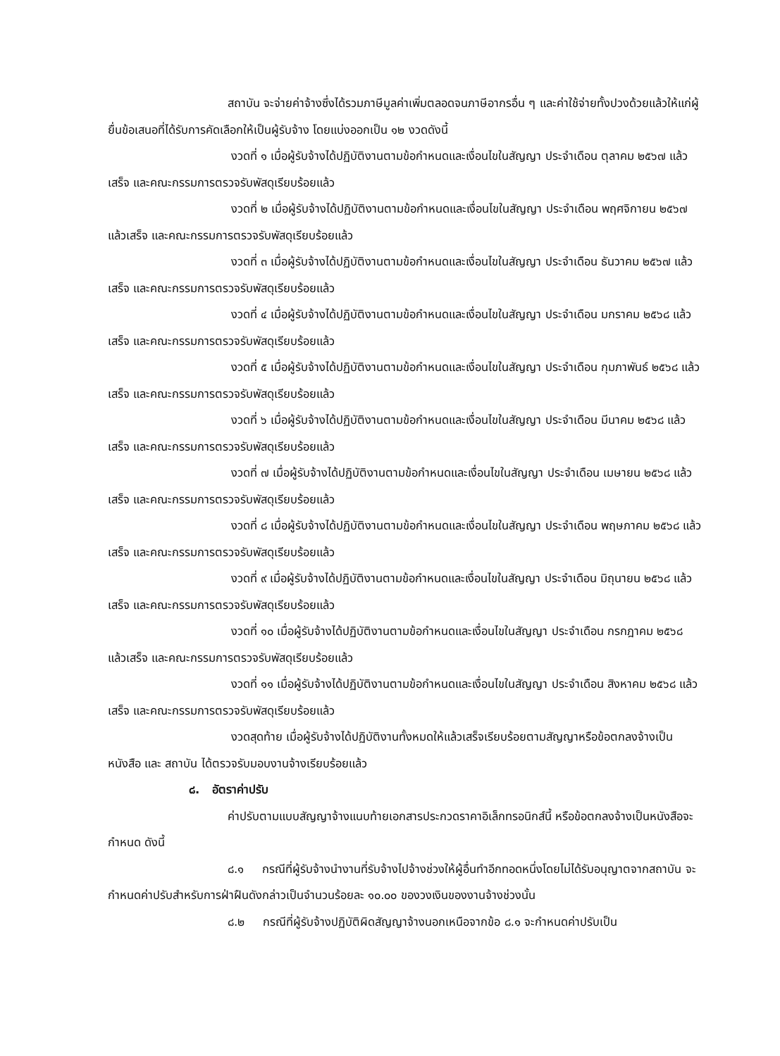สถาบัน จะจ่ายค่าจ้างซึ่งได้รวมภาษีมูลค่าเพิ่มตลอดจนภาษีอากรอื่น ๆ และค่าใช้จ่ายทั้งปวงด้วยแล้วให้แก่ผู้ยื่นข้อเสนอที่ได้รับการคัดเลือกให้เป็นผู้รับจ้าง โดยแบ่งออกเป็น ๑๒ งวดดังนี้
งวดที่ ๑ เมื่อผู้รับจ้างได้ปฏิบัติงานตามข้อกำหนดและเงื่อนไขในสัญญา ประจำเดือน ตุลาคม ๒๕๖๗ แล้วเสร็จ และคณะกรรมการตรวจรับพัสดุเรียบร้อยแล้ว
งวดที่ ๒ เมื่อผู้รับจ้างได้ปฏิบัติงานตามข้อกำหนดและเงื่อนไขในสัญญา ประจำเดือน พฤศจิกายน ๒๕๖๗ แล้วเสร็จ และคณะกรรมการตรวจรับพัสดุเรียบร้อยแล้ว
งวดที่ ๓ เมื่อผู้รับจ้างได้ปฏิบัติงานตามข้อกำหนดและเงื่อนไขในสัญญา ประจำเดือน ธันวาคม ๒๕๖๗ แล้วเสร็จ และคณะกรรมการตรวจรับพัสดุเรียบร้อยแล้ว
งวดที่ ๔ เมื่อผู้รับจ้างได้ปฏิบัติงานตามข้อกำหนดและเงื่อนไขในสัญญา ประจำเดือน มกราคม ๒๕๖๘ แล้วเสร็จ และคณะกรรมการตรวจรับพัสดุเรียบร้อยแล้ว
งวดที่ ๕ เมื่อผู้รับจ้างได้ปฏิบัติงานตามข้อกำหนดและเงื่อนไขในสัญญา ประจำเดือน กุมภาพันธ์ ๒๕๖๘ แล้วเสร็จ และคณะกรรมการตรวจรับพัสดุเรียบร้อยแล้ว
งวดที่ ๖ เมื่อผู้รับจ้างได้ปฏิบัติงานตามข้อกำหนดและเงื่อนไขในสัญญา ประจำเดือน มีนาคม ๒๕๖๘ แล้วเสร็จ และคณะกรรมการตรวจรับพัสดุเรียบร้อยแล้ว
งวดที่ ๗ เมื่อผู้รับจ้างได้ปฏิบัติงานตามข้อกำหนดและเงื่อนไขในสัญญา ประจำเดือน เมษายน ๒๕๖๘ แล้วเสร็จ และคณะกรรมการตรวจรับพัสดุเรียบร้อยแล้ว
งวดที่ ๘ เมื่อผู้รับจ้างได้ปฏิบัติงานตามข้อกำหนดและเงื่อนไขในสัญญา ประจำเดือน พฤษภาคม ๒๕๖๘ แล้วเสร็จ และคณะกรรมการตรวจรับพัสดุเรียบร้อยแล้ว
งวดที่ ๙ เมื่อผู้รับจ้างได้ปฏิบัติงานตามข้อกำหนดและเงื่อนไขในสัญญา ประจำเดือน มิถุนายน ๒๕๖๘ แล้วเสร็จ และคณะกรรมการตรวจรับพัสดุเรียบร้อยแล้ว
งวดที่ ๑๐ เมื่อผู้รับจ้างได้ปฏิบัติงานตามข้อกำหนดและเงื่อนไขในสัญญา ประจำเดือน กรกฎาคม ๒๕๖๘ แล้วเสร็จ และคณะกรรมการตรวจรับพัสดุเรียบร้อยแล้ว
งวดที่ ๑๑ เมื่อผู้รับจ้างได้ปฏิบัติงานตามข้อกำหนดและเงื่อนไขในสัญญา ประจำเดือน สิงหาคม ๒๕๖๘ แล้วเสร็จ และคณะกรรมการตรวจรับพัสดุเรียบร้อยแล้ว
งวดสุดท้าย เมื่อผู้รับจ้างได้ปฏิบัติงานทั้งหมดให้แล้วเสร็จเรียบร้อยตามสัญญาหรือข้อตกลงจ้างเป็นหนังสือ และ สถาบัน ได้ตรวจรับมอบงานจ้างเรียบร้อยแล้ว
๘. อัตราค่าปรับ
ค่าปรับตามแบบสัญญาจ้างแนบท้ายเอกสารประกวดราคาอิเล็กทรอนิกส์นี้ หรือข้อตกลงจ้างเป็นหนังสือจะกำหนด ดังนี้
๘.๑ กรณีที่ผู้รับจ้างนำงานที่รับจ้างไปจ้างช่วงให้ผู้อื่นทำอีกทอดหนึ่งโดยไม่ได้รับอนุญาตจากสถาบัน จะกำหนดค่าปรับสำหรับการฝ่าฝืนดังกล่าวเป็นจำนวนร้อยละ ๑๐.๐๐ ของวงเงินของงานจ้างช่วงนั้น
๘.๒ กรณีที่ผู้รับจ้างปฏิบัติผิดสัญญาจ้างนอกเหนือจากข้อ ๘.๑ จะกำหนดค่าปรับเป็น